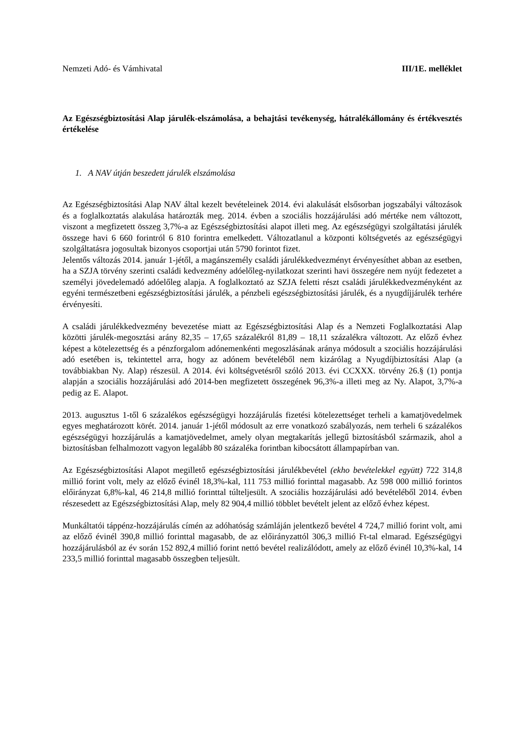Nemzeti Adó- és Vámhivatal III/1E. melléklet
Az Egészségbiztosítási Alap járulék-elszámolása, a behajtási tevékenység, hátralékállomány és értékvesztés értékelése
1. A NAV útján beszedett járulék elszámolása
Az Egészségbiztosítási Alap NAV által kezelt bevételeinek 2014. évi alakulását elsősorban jogszabályi változások és a foglalkoztatás alakulása határozták meg. 2014. évben a szociális hozzájárulási adó mértéke nem változott, viszont a megfizetett összeg 3,7%-a az Egészségbiztosítási alapot illeti meg. Az egészségügyi szolgáltatási járulék összege havi 6 660 forintról 6 810 forintra emelkedett. Változatlanul a központi költségvetés az egészségügyi szolgáltatásra jogosultak bizonyos csoportjai után 5790 forintot fizet.
Jelentős változás 2014. január 1-jétől, a magánszemély családi járulékkedvezményt érvényesíthet abban az esetben, ha a SZJA törvény szerinti családi kedvezmény adóelőleg-nyilatkozat szerinti havi összegére nem nyújt fedezetet a személyi jövedelemadó adóelőleg alapja. A foglalkoztató az SZJA feletti részt családi járulékkedvezményként az egyéni természetbeni egészségbiztosítási járulék, a pénzbeli egészségbiztosítási járulék, és a nyugdíjjárulék terhére érvényesíti.
A családi járulékkedvezmény bevezetése miatt az Egészségbiztosítási Alap és a Nemzeti Foglalkoztatási Alap közötti járulék-megosztási arány 82,35 – 17,65 százalékról 81,89 – 18,11 százalékra változott. Az előző évhez képest a kötelezettség és a pénzforgalom adónemenkénti megoszlásának aránya módosult a szociális hozzájárulási adó esetében is, tekintettel arra, hogy az adónem bevételéből nem kizárólag a Nyugdíjbiztosítási Alap (a továbbiakban Ny. Alap) részesül. A 2014. évi költségvetésről szóló 2013. évi CCXXX. törvény 26.§ (1) pontja alapján a szociális hozzájárulási adó 2014-ben megfizetett összegének 96,3%-a illeti meg az Ny. Alapot, 3,7%-a pedig az E. Alapot.
2013. augusztus 1-től 6 százalékos egészségügyi hozzájárulás fizetési kötelezettséget terheli a kamatjövedelmek egyes meghatározott körét. 2014. január 1-jétől módosult az erre vonatkozó szabályozás, nem terheli 6 százalékos egészségügyi hozzájárulás a kamatjövedelmet, amely olyan megtakarítás jellegű biztosításból származik, ahol a biztosításban felhalmozott vagyon legalább 80 százaléka forintban kibocsátott állampapírban van.
Az Egészségbiztosítási Alapot megillető egészségbiztosítási járulékbevétel (ekho bevételekkel együtt) 722 314,8 millió forint volt, mely az előző évinél 18,3%-kal, 111 753 millió forinttal magasabb. Az 598 000 millió forintos előirányzat 6,8%-kal, 46 214,8 millió forinttal túlteljesült. A szociális hozzájárulási adó bevételéből 2014. évben részesedett az Egészségbiztosítási Alap, mely 82 904,4 millió többlet bevételt jelent az előző évhez képest.
Munkáltatói táppénz-hozzájárulás címén az adóhatóság számláján jelentkező bevétel 4 724,7 millió forint volt, ami az előző évinél 390,8 millió forinttal magasabb, de az előirányzattól 306,3 millió Ft-tal elmarad. Egészségügyi hozzájárulásból az év során 152 892,4 millió forint nettó bevétel realizálódott, amely az előző évinél 10,3%-kal, 14 233,5 millió forinttal magasabb összegben teljesült.